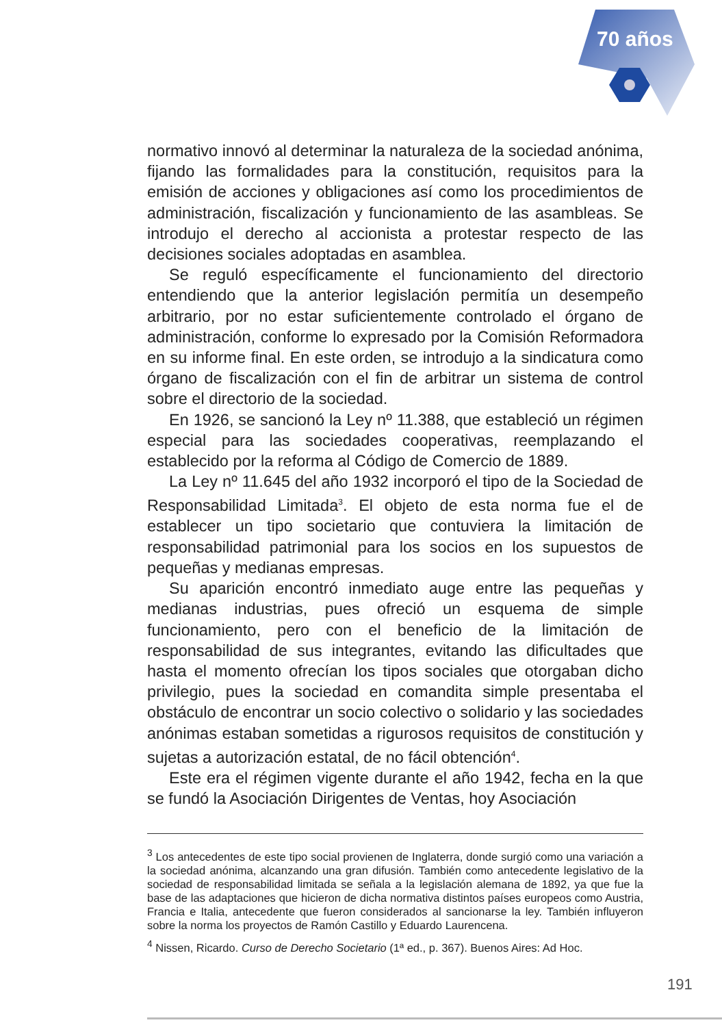70 años
normativo innovó al determinar la naturaleza de la sociedad anónima, fijando las formalidades para la constitución, requisitos para la emisión de acciones y obligaciones así como los procedimientos de administración, fiscalización y funcionamiento de las asambleas. Se introdujo el derecho al accionista a protestar respecto de las decisiones sociales adoptadas en asamblea.
Se reguló específicamente el funcionamiento del directorio entendiendo que la anterior legislación permitía un desempeño arbitrario, por no estar suficientemente controlado el órgano de administración, conforme lo expresado por la Comisión Reformadora en su informe final. En este orden, se introdujo a la sindicatura como órgano de fiscalización con el fin de arbitrar un sistema de control sobre el directorio de la sociedad.
En 1926, se sancionó la Ley nº 11.388, que estableció un régimen especial para las sociedades cooperativas, reemplazando el establecido por la reforma al Código de Comercio de 1889.
La Ley nº 11.645 del año 1932 incorporó el tipo de la Sociedad de Responsabilidad Limitada<sup>3</sup>. El objeto de esta norma fue el de establecer un tipo societario que contuviera la limitación de responsabilidad patrimonial para los socios en los supuestos de pequeñas y medianas empresas.
Su aparición encontró inmediato auge entre las pequeñas y medianas industrias, pues ofreció un esquema de simple funcionamiento, pero con el beneficio de la limitación de responsabilidad de sus integrantes, evitando las dificultades que hasta el momento ofrecían los tipos sociales que otorgaban dicho privilegio, pues la sociedad en comandita simple presentaba el obstáculo de encontrar un socio colectivo o solidario y las sociedades anónimas estaban sometidas a rigurosos requisitos de constitución y sujetas a autorización estatal, de no fácil obtención<sup>4</sup>.
Este era el régimen vigente durante el año 1942, fecha en la que se fundó la Asociación Dirigentes de Ventas, hoy Asociación
<sup>3</sup> Los antecedentes de este tipo social provienen de Inglaterra, donde surgió como una variación a la sociedad anónima, alcanzando una gran difusión. También como antecedente legislativo de la sociedad de responsabilidad limitada se señala a la legislación alemana de 1892, ya que fue la base de las adaptaciones que hicieron de dicha normativa distintos países europeos como Austria, Francia e Italia, antecedente que fueron considerados al sancionarse la ley. También influyeron sobre la norma los proyectos de Ramón Castillo y Eduardo Laurencena.
<sup>4</sup> Nissen, Ricardo. Curso de Derecho Societario (1ª ed., p. 367). Buenos Aires: Ad Hoc.
191